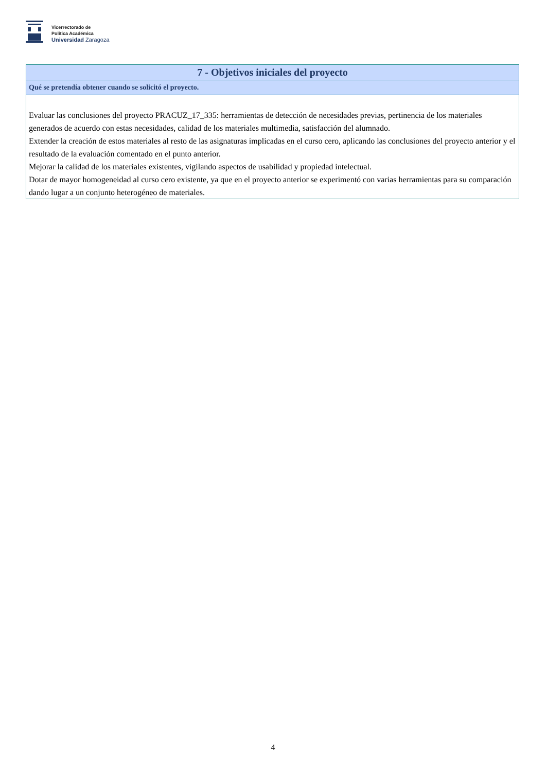Vicerrectorado de
Política Académica
Universidad Zaragoza
| 7 - Objetivos iniciales del proyecto |
| --- |
| Qué se pretendía obtener cuando se solicitó el proyecto. |
| Evaluar las conclusiones del proyecto PRACUZ_17_335: herramientas de detección de necesidades previas, pertinencia de los materiales generados de acuerdo con estas necesidades, calidad de los materiales multimedia, satisfacción del alumnado. Extender la creación de estos materiales al resto de las asignaturas implicadas en el curso cero, aplicando las conclusiones del proyecto anterior y el resultado de la evaluación comentado en el punto anterior. Mejorar la calidad de los materiales existentes, vigilando aspectos de usabilidad y propiedad intelectual. Dotar de mayor homogeneidad al curso cero existente, ya que en el proyecto anterior se experimentó con varias herramientas para su comparación dando lugar a un conjunto heterogéneo de materiales. |
4